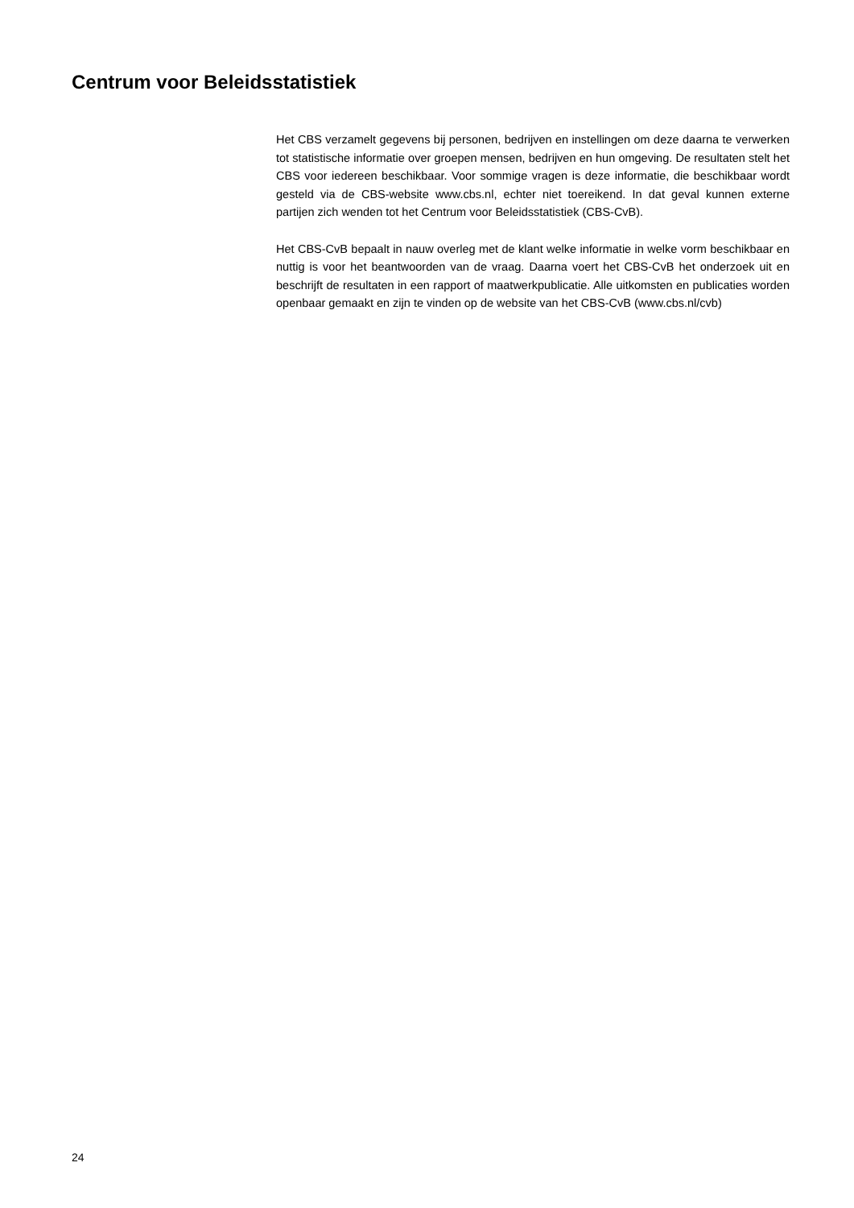Centrum voor Beleidsstatistiek
Het CBS verzamelt gegevens bij personen, bedrijven en instellingen om deze daarna te verwerken tot statistische informatie over groepen mensen, bedrijven en hun omgeving. De resultaten stelt het CBS voor iedereen beschikbaar. Voor sommige vragen is deze informatie, die beschikbaar wordt gesteld via de CBS-website www.cbs.nl, echter niet toe­reikend. In dat geval kunnen externe partijen zich wenden tot het Centrum voor Beleids­statistiek (CBS-CvB).
Het CBS-CvB bepaalt in nauw overleg met de klant welke informatie in welke vorm beschikbaar en nuttig is voor het beantwoorden van de vraag. Daarna voert het CBS-CvB het onderzoek uit en beschrijft de resultaten in een rapport of maatwerkpublicatie. Alle uitkomsten en publicaties worden openbaar gemaakt en zijn te vinden op de website van het CBS-CvB (www.cbs.nl/cvb)
24